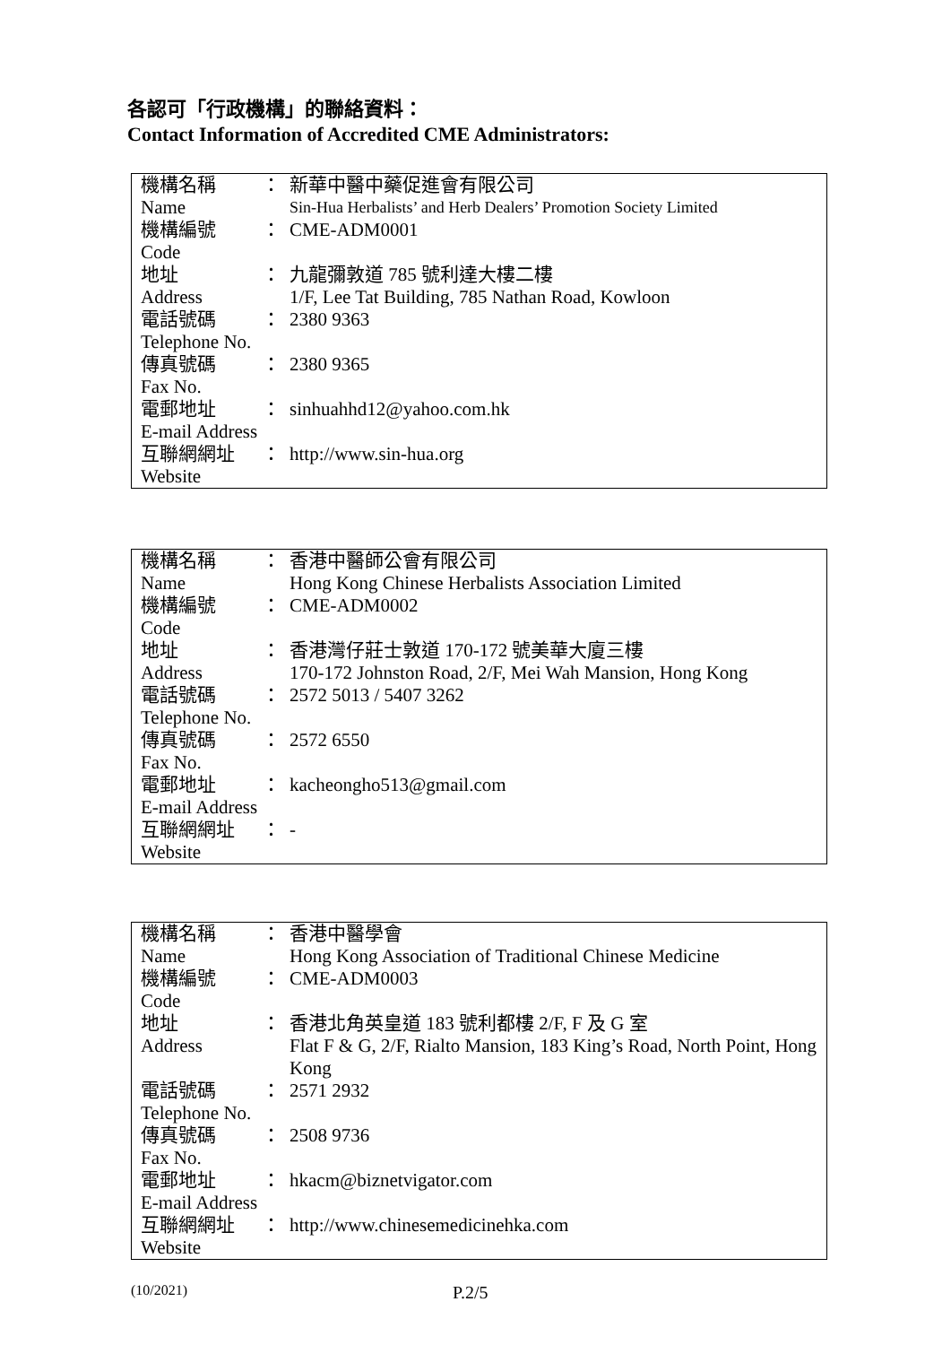各認可「行政機構」的聯絡資料：
Contact Information of Accredited CME Administrators:
| 機構名稱 | ： | 新華中醫中藥促進會有限公司 |
| Name | | Sin-Hua Herbalists’ and Herb Dealers’ Promotion Society Limited |
| 機構編號 | ： | CME-ADM0001 |
| Code | | |
| 地址 | ： | 九龍彌敦道 785 號利達大樓二樓 |
| Address | | 1/F, Lee Tat Building, 785 Nathan Road, Kowloon |
| 電話號碼 | ： | 2380 9363 |
| Telephone No. | | |
| 傳真號碼 | ： | 2380 9365 |
| Fax No. | | |
| 電郵地址 | ： | sinhuahhd12@yahoo.com.hk |
| E-mail Address | | |
| 互聯網網址 | ： | http://www.sin-hua.org |
| Website | | |
| 機構名稱 | ： | 香港中醫師公會有限公司 |
| Name | | Hong Kong Chinese Herbalists Association Limited |
| 機構編號 | ： | CME-ADM0002 |
| Code | | |
| 地址 | ： | 香港灣仔莊士敦道 170-172 號美華大廈三樓 |
| Address | | 170-172 Johnston Road, 2/F, Mei Wah Mansion, Hong Kong |
| 電話號碼 | ： | 2572 5013 / 5407 3262 |
| Telephone No. | | |
| 傳真號碼 | ： | 2572 6550 |
| Fax No. | | |
| 電郵地址 | ： | kacheongho513@gmail.com |
| E-mail Address | | |
| 互聯網網址 | ： | - |
| Website | | |
| 機構名稱 | ： | 香港中醫學會 |
| Name | | Hong Kong Association of Traditional Chinese Medicine |
| 機構編號 | ： | CME-ADM0003 |
| Code | | |
| 地址 | ： | 香港北角英皇道 183 號利都樓 2/F, F 及 G 室 |
| Address | | Flat F & G, 2/F, Rialto Mansion, 183 King’s Road, North Point, Hong Kong |
| 電話號碼 | ： | 2571 2932 |
| Telephone No. | | |
| 傳真號碼 | ： | 2508 9736 |
| Fax No. | | |
| 電郵地址 | ： | hkacm@biznetvigator.com |
| E-mail Address | | |
| 互聯網網址 | ： | http://www.chinesemedicinehka.com |
| Website | | |
(10/2021) P.2/5